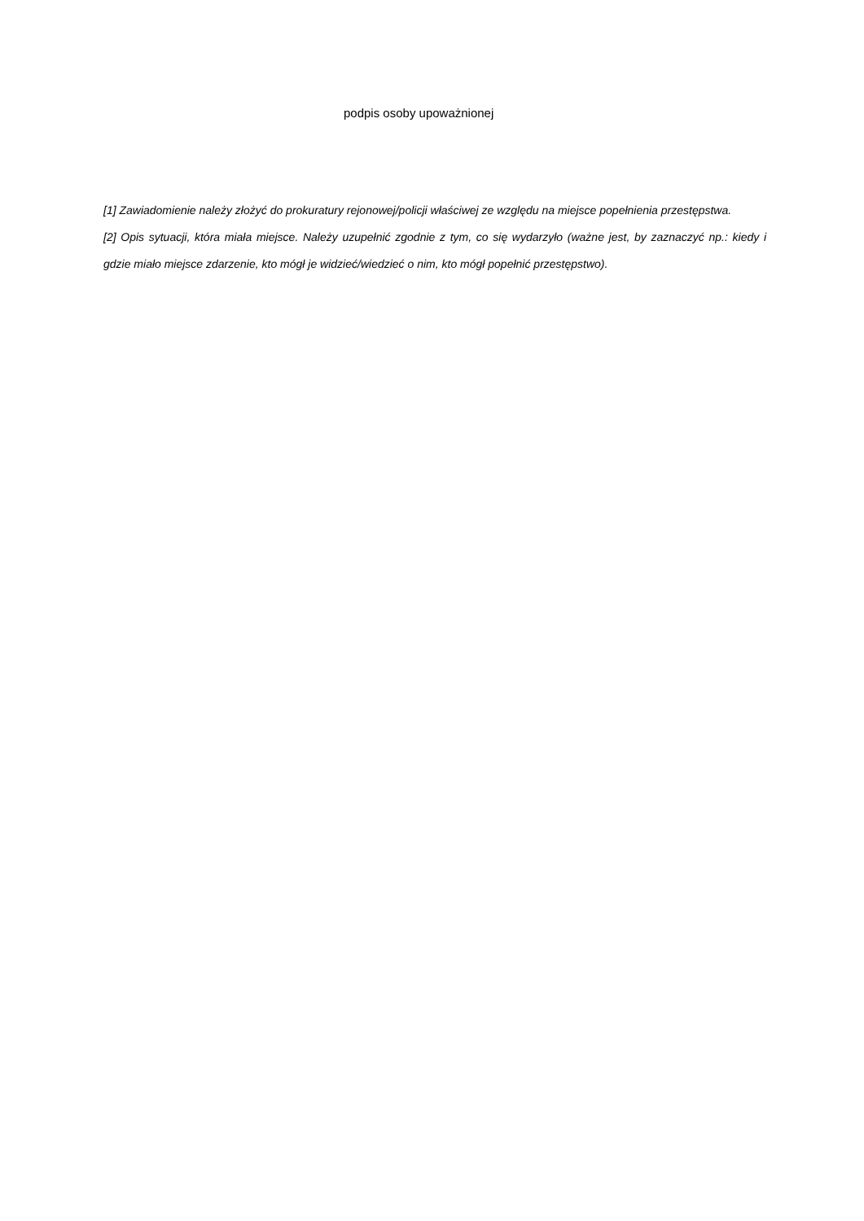podpis osoby upoważnionej
[1] Zawiadomienie należy złożyć do prokuratury rejonowej/policji właściwej ze względu na miejsce popełnienia przestępstwa.
[2] Opis sytuacji, która miała miejsce. Należy uzupełnić zgodnie z tym, co się wydarzyło (ważne jest, by zaznaczyć np.: kiedy i gdzie miało miejsce zdarzenie, kto mógł je widzieć/wiedzieć o nim, kto mógł popełnić przestępstwo).